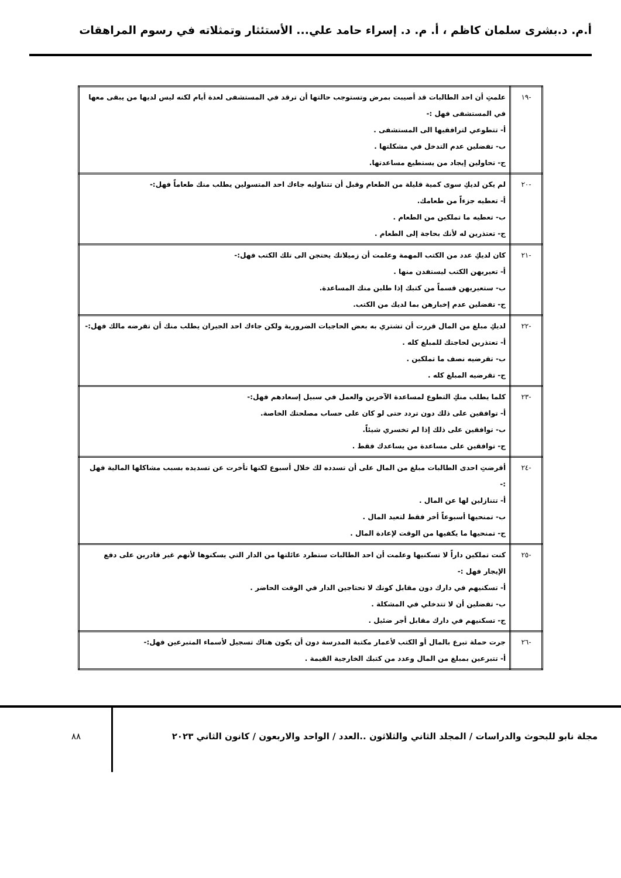أ.م. د.بشرى سلمان كاظم ، أ. م. د. إسراء حامد علي... الأستئثار وتمثلاته في رسوم المراهقات
| -١٩ | علمتِ أن احد الطالبات قد أصيبت بمرض وتستوجب حالتها أن ترقد في المستشفى لعدة أيام لكنه ليس لديها من يبقى معها في المستشفى فهل :- أ- تتطوعي لترافقيها الى المستشفى . ب- تفضلين عدم التدخل في مشكلتها . ج- تحاولين إيجاد من يستطيع مساعدتها. |
| -٢٠ | لم يكن لديكِ سوى كمية قليلة من الطعام وقبل أن تتناوليه جاءك احد المتسولين يطلب منك طعاماً فهل:- أ- تعطيه جزءاً من طعامك. ب- تعطيه ما تملكين من الطعام . ج- تعتذرين له لأنك بحاجة إلى الطعام . |
| -٢١ | كان لديكِ عدد من الكتب المهمة وعلمت أن زميلاتك يحتجن الى تلك الكتب فهل:- أ- تعيريهن الكتب ليستفدن منها . ب- ستعيريهن قسماً من كتبك إذا طلبن منك المساعدة. ج- تفضلين عدم إخبارهن بما لديك من الكتب. |
| -٢٢ | لديكِ مبلغ من المال قررت أن تشتري به بعض الحاجيات الضرورية ولكن جاءك احد الجيران يطلب منك أن تقرضه مالك فهل:- أ- تعتذرين لحاجتك للمبلغ كله . ب- تقرضيه نصف ما تملكين . ج- تقرضيه المبلغ كله . |
| -٢٣ | كلما يطلب منكِ التطوع لمساعدة الآخرين والعمل في سبيل إسعادهم فهل:- أ- توافقين على ذلك دون تردد حتى لو كان على حساب مصلحتك الخاصة. ب- توافقين على ذلك إذا لم تخسري شيئاً. ج- توافقين على مساعدة من يساعدك فقط . |
| -٢٤ | أقرضتِ احدى الطالبات مبلغ من المال على أن تسدده لك خلال أسبوع لكنها تأخرت عن تسديده بسبب مشاكلها المالية فهل :- أ- تتنازلين لها عن المال . ب- تمنحيها أسبوعاً أخر فقط لتعيد المال . ج- تمنحيها ما يكفيها من الوقت لإعادة المال . |
| -٢٥ | كنت تملكين داراً لا تسكنيها وعلمت أن احد الطالبات ستطرد عائلتها من الدار التي يسكنوها لأنهم غير قادرين على دفع الإيجار فهل :- أ- تسكنيهم في دارك دون مقابل كونك لا تحتاجين الدار في الوقت الحاضر . ب- تفضلين أن لا تتدخلي في المشكلة . ج- تسكنيهم في دارك مقابل أجر ضئيل . |
| -٢٦ | جرت حملة تبرع بالمال أو الكتب لأعمار مكتبة المدرسة دون أن يكون هناك تسجيل لأسماء المتبرعين فهل:- أ- تتبرعين بمبلغ من المال وعدد من كتبك الخارجية القيمة . |
مجلة نابو للبحوث والدراسات / المجلد الثاني والثلاثون ..العدد / الواحد والاربعون / كانون الثاني ٢٠٢٣
٨٨